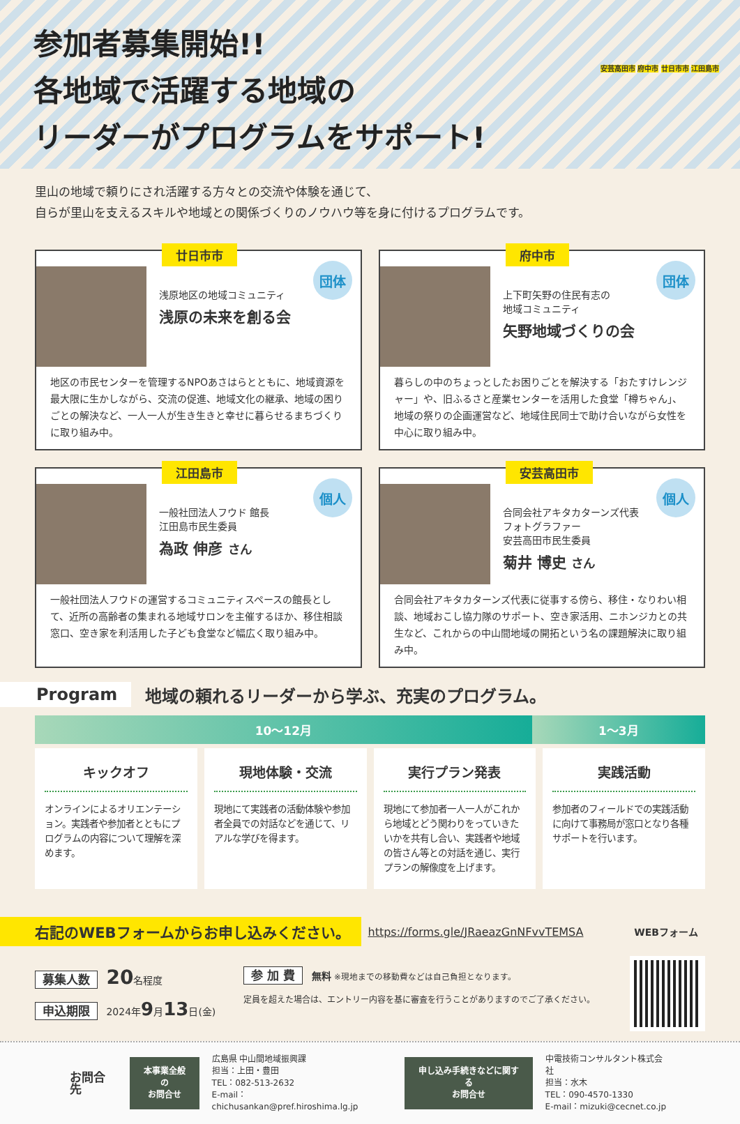参加者募集開始!!
各地域で活躍する地域の
リーダーがプログラムをサポート!
安芸高田市 府中市 廿日市市 江田島市
里山の地域で頼りにされ活躍する方々との交流や体験を通じて、
自らが里山を支えるスキルや地域との関係づくりのノウハウ等を身に付けるプログラムです。
廿日市市
団体
浅原地区の地域コミュニティ
浅原の未来を創る会
地区の市民センターを管理するNPOあさはらとともに、地域資源を最大限に生かしながら、交流の促進、地域文化の継承、地域の困りごとの解決など、一人一人が生き生きと幸せに暮らせるまちづくりに取り組み中。
府中市
団体
上下町矢野の住民有志の
地域コミュニティ
矢野地域づくりの会
暮らしの中のちょっとしたお困りごとを解決する「おたすけレンジャー」や、旧ふるさと産業センターを活用した食堂「樽ちゃん」、地域の祭りの企画運営など、地域住民同士で助け合いながら女性を中心に取り組み中。
江田島市
個人
一般社団法人フウド 館長
江田島市民生委員
為政 伸彦 さん
一般社団法人フウドの運営するコミュニティスペースの館長として、近所の高齢者の集まれる地域サロンを主催するほか、移住相談窓口、空き家を利活用した子ども食堂など幅広く取り組み中。
安芸高田市
個人
合同会社アキタカターンズ代表
フォトグラファー
安芸高田市民生委員
菊井 博史 さん
合同会社アキタカターンズ代表に従事する傍ら、移住・なりわい相談、地域おこし協力隊のサポート、空き家活用、ニホンジカとの共生など、これからの中山間地域の開拓という名の課題解決に取り組み中。
Program 地域の頼れるリーダーから学ぶ、充実のプログラム。
10〜12月 1〜3月
キックオフ
オンラインによるオリエンテーション。実践者や参加者とともにプログラムの内容について理解を深めます。
現地体験・交流
現地にて実践者の活動体験や参加者全員での対話などを通じて、リアルな学びを得ます。
実行プラン発表
現地にて参加者一人一人がこれから地域とどう関わりをっていきたいかを共有し合い、実践者や地域の皆さん等との対話を通じ、実行プランの解像度を上げます。
実践活動
参加者のフィールドでの実践活動に向けて事務局が窓口となり各種サポートを行います。
右記のWEBフォームからお申し込みください。 https://forms.gle/JRaeazGnNFvvTEMSA WEBフォーム
募集人数 20名程度
申込期限 2024年9月13日(金)
参 加 費 無料 ※現地までの移動費などは自己負担となります。
定員を超えた場合は、エントリー内容を基に審査を行うことがありますのでご了承ください。
お問合先
本事業全般の
お問合せ
広島県 中山間地域振興課
担当：上田・豊田
TEL：082-513-2632
E-mail：chichusankan@pref.hiroshima.lg.jp
申し込み手続きなどに関する
お問合せ
中電技術コンサルタント株式会社
担当：水木
TEL：090-4570-1330
E-mail：mizuki@cecnet.co.jp